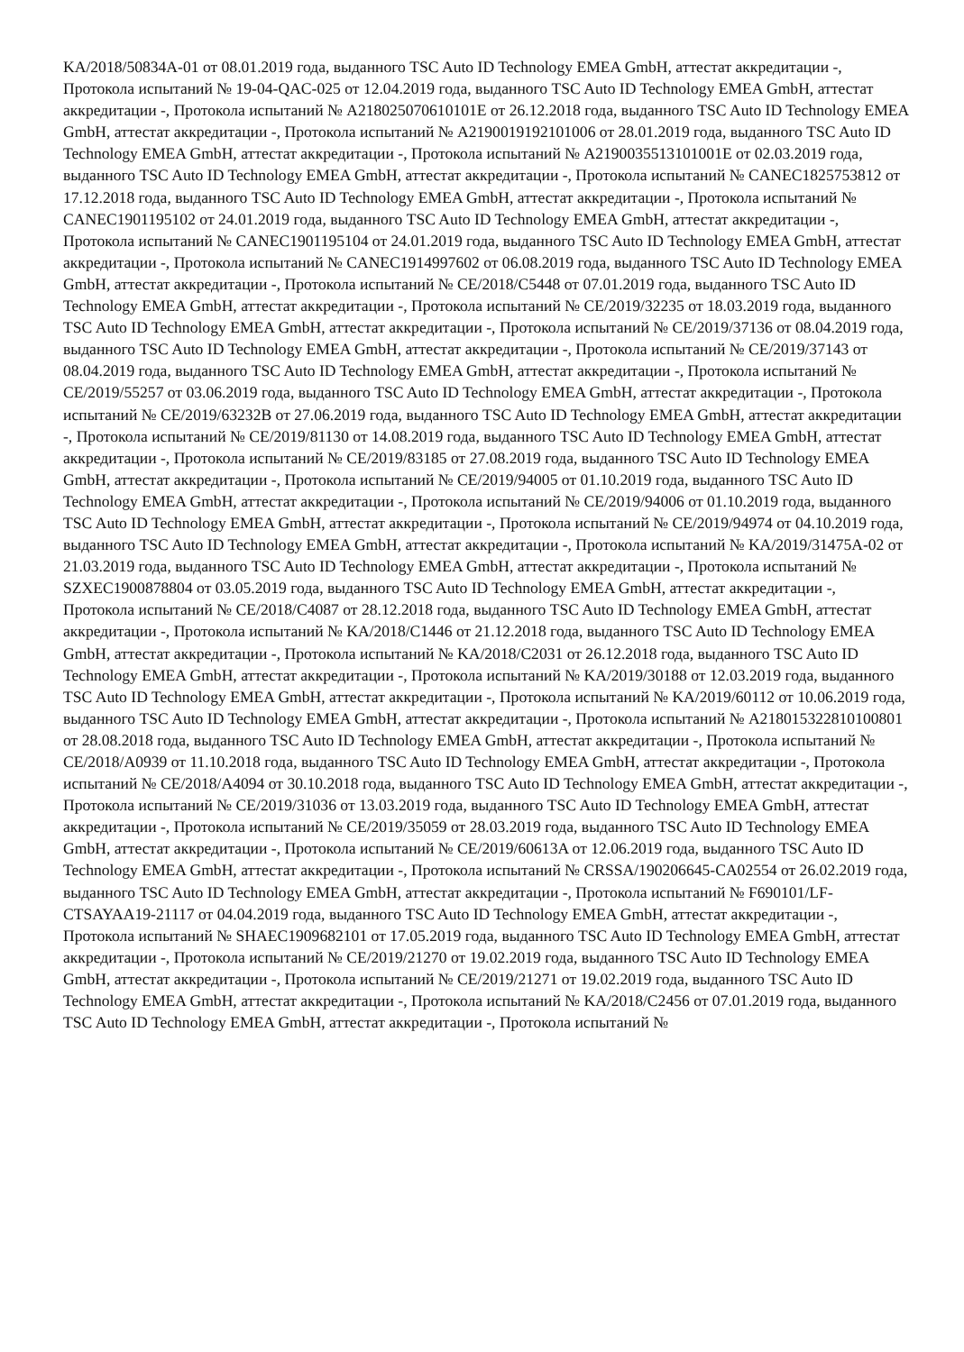KA/2018/50834A-01 от 08.01.2019 года, выданного TSC Auto ID Technology EMEA GmbH, аттестат аккредитации -, Протокола испытаний № 19-04-QAC-025 от 12.04.2019 года, выданного TSC Auto ID Technology EMEA GmbH, аттестат аккредитации -, Протокола испытаний № A218025070610101E от 26.12.2018 года, выданного TSC Auto ID Technology EMEA GmbH, аттестат аккредитации -, Протокола испытаний № A2190019192101006 от 28.01.2019 года, выданного TSC Auto ID Technology EMEA GmbH, аттестат аккредитации -, Протокола испытаний № A2190035513101001E от 02.03.2019 года, выданного TSC Auto ID Technology EMEA GmbH, аттестат аккредитации -, Протокола испытаний № CANEC1825753812 от 17.12.2018 года, выданного TSC Auto ID Technology EMEA GmbH, аттестат аккредитации -, Протокола испытаний № CANEC1901195102 от 24.01.2019 года, выданного TSC Auto ID Technology EMEA GmbH, аттестат аккредитации -, Протокола испытаний № CANEC1901195104 от 24.01.2019 года, выданного TSC Auto ID Technology EMEA GmbH, аттестат аккредитации -, Протокола испытаний № CANEC1914997602 от 06.08.2019 года, выданного TSC Auto ID Technology EMEA GmbH, аттестат аккредитации -, Протокола испытаний № CE/2018/C5448 от 07.01.2019 года, выданного TSC Auto ID Technology EMEA GmbH, аттестат аккредитации -, Протокола испытаний № CE/2019/32235 от 18.03.2019 года, выданного TSC Auto ID Technology EMEA GmbH, аттестат аккредитации -, Протокола испытаний № CE/2019/37136 от 08.04.2019 года, выданного TSC Auto ID Technology EMEA GmbH, аттестат аккредитации -, Протокола испытаний № CE/2019/37143 от 08.04.2019 года, выданного TSC Auto ID Technology EMEA GmbH, аттестат аккредитации -, Протокола испытаний № CE/2019/55257 от 03.06.2019 года, выданного TSC Auto ID Technology EMEA GmbH, аттестат аккредитации -, Протокола испытаний № CE/2019/63232B от 27.06.2019 года, выданного TSC Auto ID Technology EMEA GmbH, аттестат аккредитации -, Протокола испытаний № CE/2019/81130 от 14.08.2019 года, выданного TSC Auto ID Technology EMEA GmbH, аттестат аккредитации -, Протокола испытаний № CE/2019/83185 от 27.08.2019 года, выданного TSC Auto ID Technology EMEA GmbH, аттестат аккредитации -, Протокола испытаний № CE/2019/94005 от 01.10.2019 года, выданного TSC Auto ID Technology EMEA GmbH, аттестат аккредитации -, Протокола испытаний № CE/2019/94006 от 01.10.2019 года, выданного TSC Auto ID Technology EMEA GmbH, аттестат аккредитации -, Протокола испытаний № CE/2019/94974 от 04.10.2019 года, выданного TSC Auto ID Technology EMEA GmbH, аттестат аккредитации -, Протокола испытаний № KA/2019/31475A-02 от 21.03.2019 года, выданного TSC Auto ID Technology EMEA GmbH, аттестат аккредитации -, Протокола испытаний № SZXEC1900878804 от 03.05.2019 года, выданного TSC Auto ID Technology EMEA GmbH, аттестат аккредитации -, Протокола испытаний № CE/2018/C4087 от 28.12.2018 года, выданного TSC Auto ID Technology EMEA GmbH, аттестат аккредитации -, Протокола испытаний № KA/2018/C1446 от 21.12.2018 года, выданного TSC Auto ID Technology EMEA GmbH, аттестат аккредитации -, Протокола испытаний № KA/2018/C2031 от 26.12.2018 года, выданного TSC Auto ID Technology EMEA GmbH, аттестат аккредитации -, Протокола испытаний № KA/2019/30188 от 12.03.2019 года, выданного TSC Auto ID Technology EMEA GmbH, аттестат аккредитации -, Протокола испытаний № KA/2019/60112 от 10.06.2019 года, выданного TSC Auto ID Technology EMEA GmbH, аттестат аккредитации -, Протокола испытаний № A2180153228101008​01 от 28.08.2018 года, выданного TSC Auto ID Technology EMEA GmbH, аттестат аккредитации -, Протокола испытаний № CE/2018/A0939 от 11.10.2018 года, выданного TSC Auto ID Technology EMEA GmbH, аттестат аккредитации -, Протокола испытаний № CE/2018/A4094 от 30.10.2018 года, выданного TSC Auto ID Technology EMEA GmbH, аттестат аккредитации -, Протокола испытаний № CE/2019/31036 от 13.03.2019 года, выданного TSC Auto ID Technology EMEA GmbH, аттестат аккредитации -, Протокола испытаний № CE/2019/35059 от 28.03.2019 года, выданного TSC Auto ID Technology EMEA GmbH, аттестат аккредитации -, Протокола испытаний № CE/2019/60613A от 12.06.2019 года, выданного TSC Auto ID Technology EMEA GmbH, аттестат аккредитации -, Протокола испытаний № CRSSA/190206645-CA02554 от 26.02.2019 года, выданного TSC Auto ID Technology EMEA GmbH, аттестат аккредитации -, Протокола испытаний № F690101/LF-CTSAYAA19-21117 от 04.04.2019 года, выданного TSC Auto ID Technology EMEA GmbH, аттестат аккредитации -, Протокола испытаний № SHAEC1909682101 от 17.05.2019 года, выданного TSC Auto ID Technology EMEA GmbH, аттестат аккредитации -, Протокола испытаний № CE/2019/21270 от 19.02.2019 года, выданного TSC Auto ID Technology EMEA GmbH, аттестат аккредитации -, Протокола испытаний № CE/2019/21271 от 19.02.2019 года, выданного TSC Auto ID Technology EMEA GmbH, аттестат аккредитации -, Протокола испытаний № KA/2018/C2456 от 07.01.2019 года, выданного TSC Auto ID Technology EMEA GmbH, аттестат аккредитации -, Протокола испытаний №